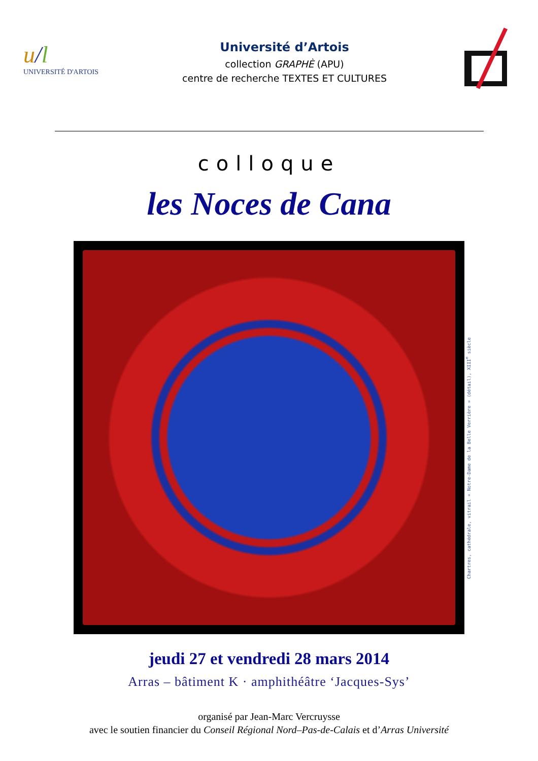u/l
UNIVERSITÉ D'ARTOIS
Université d’Artois
collection GRAPHÈ (APU)
centre de recherche TEXTES ET CULTURES
colloque
les Noces de Cana
Chartres, cathédrale, vitrail « Notre-Dame de la Belle Verrière » (détail), XIII<sup>e</sup> siècle
jeudi 27 et vendredi 28 mars 2014
Arras – bâtiment K · amphithéâtre ‘Jacques-Sys’
organisé par Jean-Marc Vercruysse
avec le soutien financier du Conseil Régional Nord–Pas-de-Calais et d’Arras Université